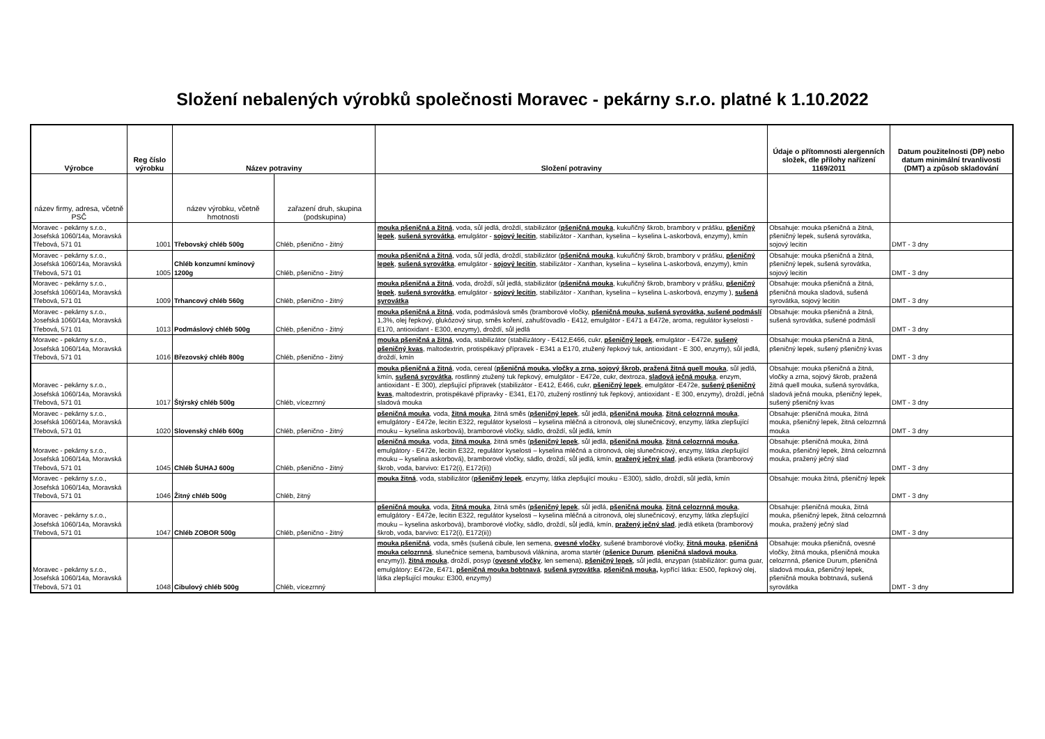Složení nebalených výrobků společnosti Moravec - pekárny s.r.o. platné k 1.10.2022
| Výrobce | Reg číslo výrobku | Název potraviny | | Složení potraviny | Údaje o přítomnosti alergenních složek, dle přílohy nařízení 1169/2011 | Datum použitelnosti (DP) nebo datum minimální trvanlivosti (DMT) a způsob skladování |
| --- | --- | --- | --- | --- | --- | --- |
| název firmy, adresa, včetně PSČ | | název výrobku, včetně hmotnosti | zařazení druh, skupina (podskupina) | | | |
| Moravec - pekárny s.r.o., Josefská 1060/14a, Moravská Třebová, 571 01 | 1001 | Třebovský chléb 500g | Chléb, pšenično - žitný | mouka pšeničná a žitná , voda, sůl jedlá, droždí, stabilizátor ( pšeničná mouka , kukuřičný škrob, brambory v prášku, pšeničný lepek , sušená syrovátka , emulgátor - sojový lecitin , stabilizátor - Xanthan, kyselina – kyselina L-askorbová, enzymy), kmín | Obsahuje: mouka pšeničná a žitná, pšeničný lepek, sušená syrovátka, sojový lecitin | DMT - 3 dny |
| Moravec - pekárny s.r.o., Josefská 1060/14a, Moravská Třebová, 571 01 | 1005 | Chléb konzumní kmínový 1200g | Chléb, pšenično - žitný | mouka pšeničná a žitná , voda, sůl jedlá, droždí, stabilizátor ( pšeničná mouka , kukuřičný škrob, brambory v prášku, pšeničný lepek , sušená syrovátka , emulgátor - sojový lecitin , stabilizátor - Xanthan, kyselina – kyselina L-askorbová, enzymy), kmín | Obsahuje: mouka pšeničná a žitná, pšeničný lepek, sušená syrovátka, sojový lecitin | DMT - 3 dny |
| Moravec - pekárny s.r.o., Josefská 1060/14a, Moravská Třebová, 571 01 | 1009 | Trhancový chléb 560g | Chléb, pšenično - žitný | mouka pšeničná a žitná , voda, droždí, sůl jedlá, stabilizátor ( pšeničná mouka , kukuřičný škrob, brambory v prášku, pšeničný lepek , sušená syrovátka , emulgátor - sojový lecitin , stabilizátor - Xanthan, kyselina – kyselina L-askorbová, enzymy ), sušená syrovátka | Obsahuje: mouka pšeničná a žitná, pšeničná mouka sladová, sušená syrovátka, sojový lecitin | DMT - 3 dny |
| Moravec - pekárny s.r.o., Josefská 1060/14a, Moravská Třebová, 571 01 | 1013 | Podmáslový chléb 500g | Chléb, pšenično - žitný | mouka pšeničná a žitná , voda, podmáslová směs (bramborové vločky, pšeničná mouka, sušená syrovátka, sušené podmáslí 1,3%, olej řepkový, glukózový sirup, směs koření, zahušťovadlo - E412, emulgátor - E471 a E472e, aroma, regulátor kyselosti - E170, antioxidant - E300, enzymy), droždí, sůl jedlá | Obsahuje: mouka pšeničná a žitná, sušená syrovátka, sušené podmáslí | DMT - 3 dny |
| Moravec - pekárny s.r.o., Josefská 1060/14a, Moravská Třebová, 571 01 | 1016 | Březovský chléb 800g | Chléb, pšenično - žitný | mouka pšeničná a žitná , voda, stabilizátor (stabilizátory - E412,E466, cukr, pšeničný lepek , emulgátor - E472e, sušený pšeničný kvas , maltodextrin, protispékavý přípravek - E341 a E170, ztužený řepkový tuk, antioxidant - E 300, enzymy), sůl jedlá, droždí, kmín | Obsahuje: mouka pšeničná a žitná, pšeničný lepek, sušený pšeničný kvas | DMT - 3 dny |
| Moravec - pekárny s.r.o., Josefská 1060/14a, Moravská Třebová, 571 01 | 1017 | Štýrský chléb 500g | Chléb, vícezrnný | mouka pšeničná a žitná , voda, cereal ( pšeničná mouka, vločky a zrna, sojový škrob, pražená žitná quell mouka , sůl jedlá, kmín, sušená syrovátka , rostlinný ztužený tuk řepkový, emulgátor - E472e, cukr, dextroza, sladová ječná mouka , enzym, antioxidant - E 300), zlepšující přípravek (stabilizátor - E412, E466, cukr, pšeničný lepek , emulgátor -E472e, sušený pšeničný kvas , maltodextrin, protispékavé přípravky - E341, E170, ztužený rostlinný tuk řepkový, antioxidant - E 300, enzymy), droždí, ječná sladová mouka | Obsahuje: mouka pšeničná a žitná, vločky a zrna, sojový škrob, pražená žitná quell mouka, sušená syrovátka, sladová ječná mouka, pšeničný lepek, sušený pšeničný kvas | DMT - 3 dny |
| Moravec - pekárny s.r.o., Josefská 1060/14a, Moravská Třebová, 571 01 | 1020 | Slovenský chléb 600g | Chléb, pšenično - žitný | pšeničná mouka , voda, žitná mouka , žitná směs ( pšeničný lepek , sůl jedlá, pšeničná mouka , žitná celozrnná mouka , emulgátory - E472e, lecitin E322, regulátor kyselosti – kyselina mléčná a citronová, olej slunečnicový, enzymy, látka zlepšující mouku – kyselina askorbová), bramborové vločky, sádlo, droždí, sůl jedlá, kmín | Obsahuje: pšeničná mouka, žitná mouka, pšeničný lepek, žitná celozrnná mouka | DMT - 3 dny |
| Moravec - pekárny s.r.o., Josefská 1060/14a, Moravská Třebová, 571 01 | 1045 | Chléb ŠUHAJ 600g | Chléb, pšenično - žitný | pšeničná mouka , voda, žitná mouka , žitná směs ( pšeničný lepek , sůl jedlá, pšeničná mouka , žitná celozrnná mouka , emulgátory - E472e, lecitin E322, regulátor kyselosti – kyselina mléčná a citronová, olej slunečnicový, enzymy, látka zlepšující mouku – kyselina askorbová), bramborové vločky, sádlo, droždí, sůl jedlá, kmín, pražený ječný slad , jedlá etiketa (bramborový škrob, voda, barvivo: E172(i), E172(ii)) | Obsahuje: pšeničná mouka, žitná mouka, pšeničný lepek, žitná celozrnná mouka, pražený ječný slad | DMT - 3 dny |
| Moravec - pekárny s.r.o., Josefská 1060/14a, Moravská Třebová, 571 01 | 1046 | Žitný chléb 500g | Chléb, žitný | mouka žitná , voda, stabilizátor ( pšeničný lepek , enzymy, látka zlepšující mouku - E300), sádlo, droždí, sůl jedlá, kmín | Obsahuje: mouka žitná, pšeničný lepek | DMT - 3 dny |
| Moravec - pekárny s.r.o., Josefská 1060/14a, Moravská Třebová, 571 01 | 1047 | Chléb ZOBOR 500g | Chléb, pšenično - žitný | pšeničná mouka , voda, žitná mouka , žitná směs ( pšeničný lepek , sůl jedlá, pšeničná mouka , žitná celozrnná mouka , emulgátory - E472e, lecitin E322, regulátor kyselosti – kyselina mléčná a citronová, olej slunečnicový, enzymy, látka zlepšující mouku – kyselina askorbová), bramborové vločky, sádlo, droždí, sůl jedlá, kmín, pražený ječný slad , jedlá etiketa (bramborový škrob, voda, barvivo: E172(i), E172(ii)) | Obsahuje: pšeničná mouka, žitná mouka, pšeničný lepek, žitná celozrnná mouka, pražený ječný slad | DMT - 3 dny |
| Moravec - pekárny s.r.o., Josefská 1060/14a, Moravská Třebová, 571 01 | 1048 | Cibulový chléb 500g | Chléb, vícezrnný | mouka pšeničná , voda, směs (sušená cibule, len semena, ovesné vločky , sušené bramborové vločky, žitná mouka , pšeničná mouka celozrnná , slunečnice semena, bambusová vláknina, aroma startér ( pšenice Durum , pšeničná sladová mouka , enzymy)), žitná mouka , droždí, posyp ( ovesné vločky , len semena), pšeničný lepek , sůl jedlá, enzypan (stabilizátor: guma guar, emulgátory: E472e, E471, pšeničná mouka bobtnavá , sušená syrovátka , pšeničná mouka, kypřící látka: E500, řepkový olej, látka zlepšující mouku: E300, enzymy) | Obsahuje: mouka pšeničná, ovesné vločky, žitná mouka, pšeničná mouka celozrnná, pšenice Durum, pšeničná sladová mouka, pšeničný lepek, pšeničná mouka bobtnavá, sušená syrovátka | DMT - 3 dny |